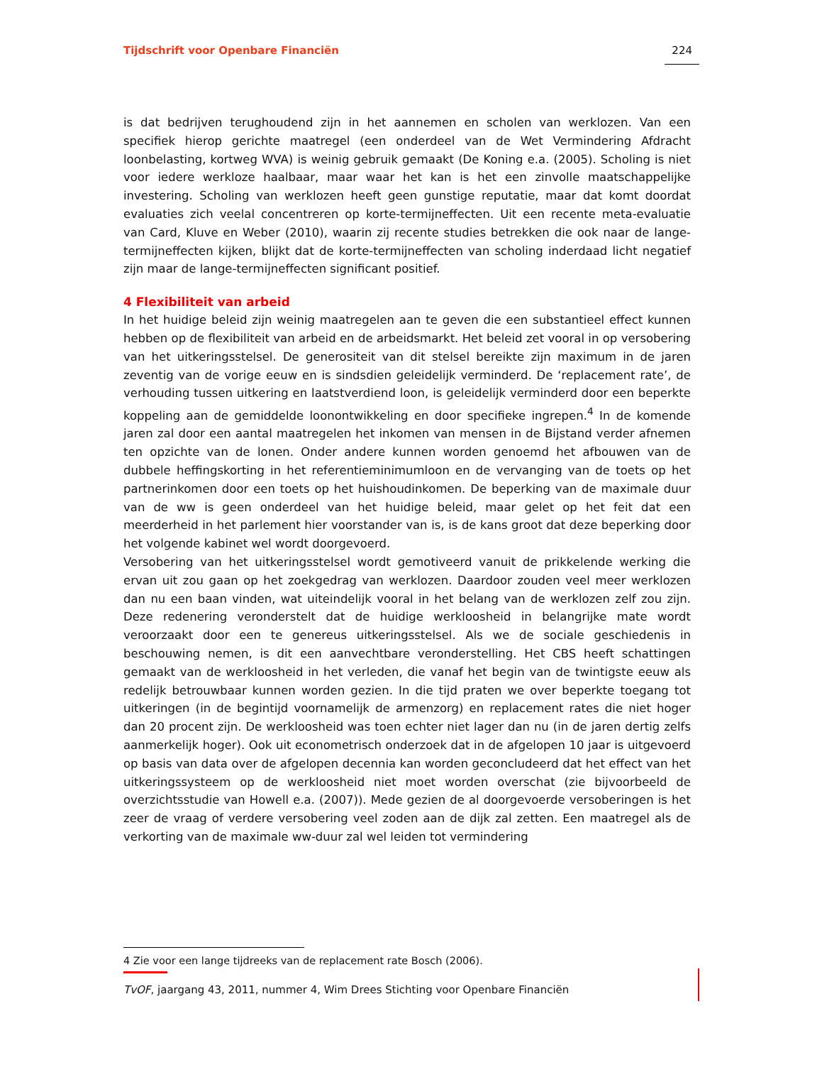Tijdschrift voor Openbare Financiën 224
is dat bedrijven terughoudend zijn in het aannemen en scholen van werklozen. Van een specifiek hierop gerichte maatregel (een onderdeel van de Wet Vermindering Afdracht loonbelasting, kortweg WVA) is weinig gebruik gemaakt (De Koning e.a. (2005). Scholing is niet voor iedere werkloze haalbaar, maar waar het kan is het een zinvolle maatschappelijke investering. Scholing van werklozen heeft geen gunstige reputatie, maar dat komt doordat evaluaties zich veelal concentreren op korte-termijneffecten. Uit een recente meta-evaluatie van Card, Kluve en Weber (2010), waarin zij recente studies betrekken die ook naar de lange-termijneffecten kijken, blijkt dat de korte-termijneffecten van scholing inderdaad licht negatief zijn maar de lange-termijneffecten significant positief.
4 Flexibiliteit van arbeid
In het huidige beleid zijn weinig maatregelen aan te geven die een substantieel effect kunnen hebben op de flexibiliteit van arbeid en de arbeidsmarkt. Het beleid zet vooral in op versobering van het uitkeringsstelsel. De generositeit van dit stelsel bereikte zijn maximum in de jaren zeventig van de vorige eeuw en is sindsdien geleidelijk verminderd. De ‘replacement rate’, de verhouding tussen uitkering en laatstverdiend loon, is geleidelijk verminderd door een beperkte koppeling aan de gemiddelde loonontwikkeling en door specifieke ingrepen.<sup>4</sup> In de komende jaren zal door een aantal maatregelen het inkomen van mensen in de Bijstand verder afnemen ten opzichte van de lonen. Onder andere kunnen worden genoemd het afbouwen van de dubbele heffingskorting in het referentieminimumloon en de vervanging van de toets op het partnerinkomen door een toets op het huishoudinkomen. De beperking van de maximale duur van de ww is geen onderdeel van het huidige beleid, maar gelet op het feit dat een meerderheid in het parlement hier voorstander van is, is de kans groot dat deze beperking door het volgende kabinet wel wordt doorgevoerd.
Versobering van het uitkeringsstelsel wordt gemotiveerd vanuit de prikkelende werking die ervan uit zou gaan op het zoekgedrag van werklozen. Daardoor zouden veel meer werklozen dan nu een baan vinden, wat uiteindelijk vooral in het belang van de werklozen zelf zou zijn. Deze redenering veronderstelt dat de huidige werkloosheid in belangrijke mate wordt veroorzaakt door een te genereus uitkeringsstelsel. Als we de sociale geschiedenis in beschouwing nemen, is dit een aanvechtbare veronderstelling. Het CBS heeft schattingen gemaakt van de werkloosheid in het verleden, die vanaf het begin van de twintigste eeuw als redelijk betrouwbaar kunnen worden gezien. In die tijd praten we over beperkte toegang tot uitkeringen (in de begintijd voornamelijk de armenzorg) en replacement rates die niet hoger dan 20 procent zijn. De werkloosheid was toen echter niet lager dan nu (in de jaren dertig zelfs aanmerkelijk hoger). Ook uit econometrisch onderzoek dat in de afgelopen 10 jaar is uitgevoerd op basis van data over de afgelopen decennia kan worden geconcludeerd dat het effect van het uitkeringssysteem op de werkloosheid niet moet worden overschat (zie bijvoorbeeld de overzichtsstudie van Howell e.a. (2007)). Mede gezien de al doorgevoerde versoberingen is het zeer de vraag of verdere versobering veel zoden aan de dijk zal zetten. Een maatregel als de verkorting van de maximale ww-duur zal wel leiden tot vermindering
4 Zie voor een lange tijdreeks van de replacement rate Bosch (2006).
TvOF, jaargang 43, 2011, nummer 4, Wim Drees Stichting voor Openbare Financiën